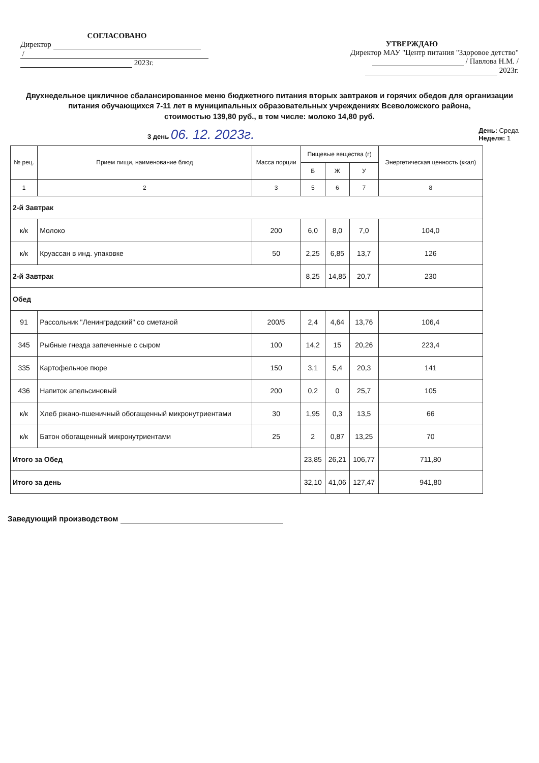СОГЛАСОВАНО
Директор
/
2023г.
УТВЕРЖДАЮ
Директор МАУ "Центр питания "Здоровое детство"
/ Павлова Н.М. /
2023г.
Двухнедельное цикличное сбалансированное меню бюджетного питания вторых завтраков и горячих обедов для организации питания обучающихся 7-11 лет в муниципальных образовательных учреждениях Всеволожского района,
стоимостью 139,80 руб., в том числе: молоко 14,80 руб.
3 день 06. 12. 2023г. День: Среда
Неделя: 1
| № рец. | Прием пищи, наименование блюд | Масса порции | Пищевые вещества (г) | | | Энергетическая ценность (ккал) |
| --- | --- | --- | --- | --- | --- | --- |
| | | | Б | Ж | У | |
| 1 | 2 | 3 | 5 | 6 | 7 | 8 |
| 2-й Завтрак | | | | | | |
| к/к | Молоко | 200 | 6,0 | 8,0 | 7,0 | 104,0 |
| к/к | Круассан в инд. упаковке | 50 | 2,25 | 6,85 | 13,7 | 126 |
| 2-й Завтрак | | | 8,25 | 14,85 | 20,7 | 230 |
| Обед | | | | | | |
| 91 | Рассольник "Ленинградский" со сметаной | 200/5 | 2,4 | 4,64 | 13,76 | 106,4 |
| 345 | Рыбные гнезда запеченные с сыром | 100 | 14,2 | 15 | 20,26 | 223,4 |
| 335 | Картофельное пюре | 150 | 3,1 | 5,4 | 20,3 | 141 |
| 436 | Напиток апельсиновый | 200 | 0,2 | 0 | 25,7 | 105 |
| к/к | Хлеб ржано-пшеничный обогащенный микронутриентами | 30 | 1,95 | 0,3 | 13,5 | 66 |
| к/к | Батон обогащенный микронутриентами | 25 | 2 | 0,87 | 13,25 | 70 |
| Итого за Обед | | | 23,85 | 26,21 | 106,77 | 711,80 |
| Итого за день | | | 32,10 | 41,06 | 127,47 | 941,80 |
Заведующий производством